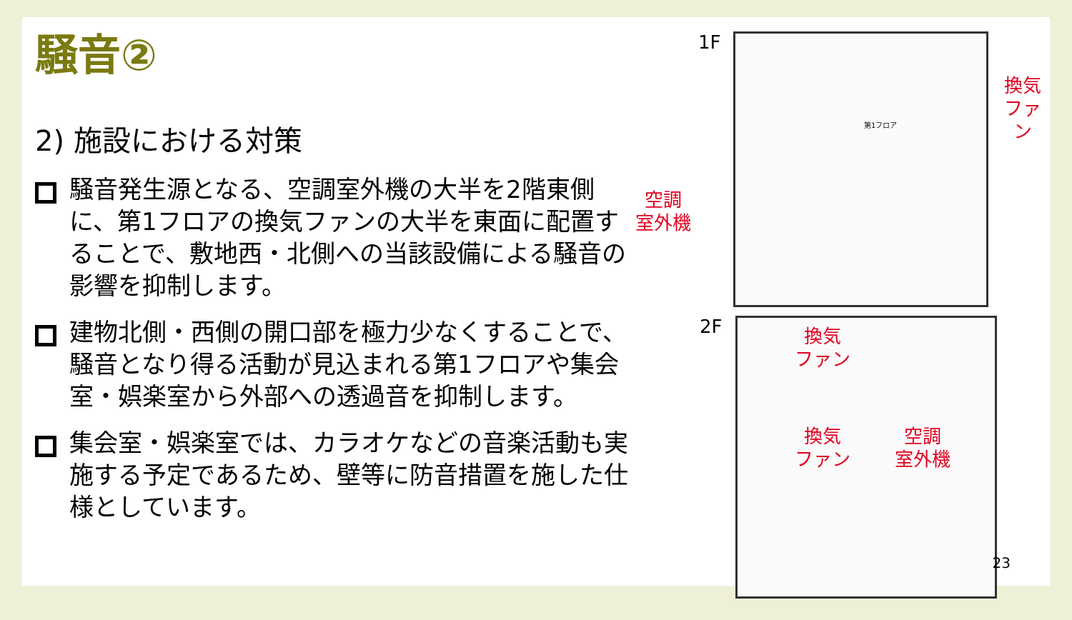騒音②
2) 施設における対策
騒音発生源となる、空調室外機の大半を2階東側に、第1フロアの換気ファンの大半を東面に配置することで、敷地西・北側への当該設備による騒音の影響を抑制します。
建物北側・西側の開口部を極力少なくすることで、騒音となり得る活動が見込まれる第1フロアや集会室・娯楽室から外部への透過音を抑制します。
集会室・娯楽室では、カラオケなどの音楽活動も実施する予定であるため、壁等に防音措置を施した仕様としています。
空調
室外機
1F
第1フロア
換気
ファン
2F
換気
ファン
換気
ファン
空調
室外機
23